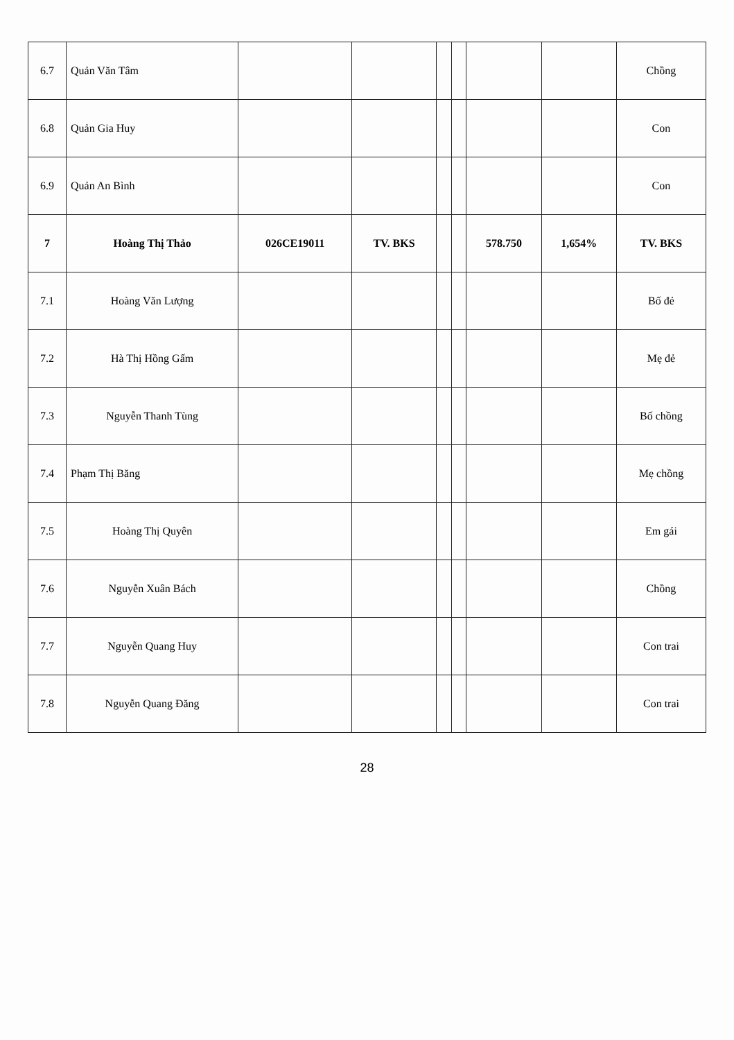| 6.7 | Quản Văn Tâm | | | | | | | Chồng |
| 6.8 | Quản Gia Huy | | | | | | | Con |
| 6.9 | Quản An Bình | | | | | | | Con |
| 7 | Hoàng Thị Thảo | 026CE19011 | TV. BKS | | | 578.750 | 1,654% | TV. BKS |
| 7.1 | Hoàng Văn Lượng | | | | | | | Bố đẻ |
| 7.2 | Hà Thị Hồng Gấm | | | | | | | Mẹ đẻ |
| 7.3 | Nguyễn Thanh Tùng | | | | | | | Bố chồng |
| 7.4 | Phạm Thị Băng | | | | | | | Mẹ chồng |
| 7.5 | Hoàng Thị Quyên | | | | | | | Em gái |
| 7.6 | Nguyễn Xuân Bách | | | | | | | Chồng |
| 7.7 | Nguyễn Quang Huy | | | | | | | Con trai |
| 7.8 | Nguyễn Quang Đăng | | | | | | | Con trai |
28